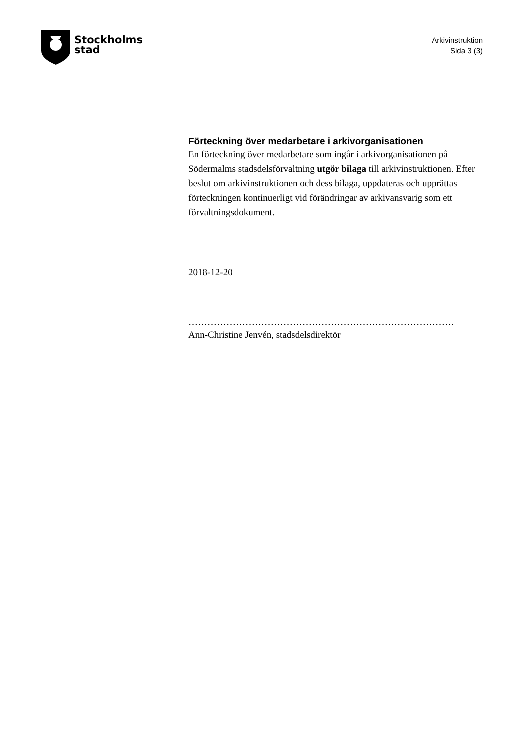Stockholms
stad
Arkivinstruktion
Sida 3 (3)
Förteckning över medarbetare i arkivorganisationen
En förteckning över medarbetare som ingår i arkivorganisationen på Södermalms stadsdelsförvaltning utgör bilaga till arkivinstruktionen. Efter beslut om arkivinstruktionen och dess bilaga, uppdateras och upprättas förteckningen kontinuerligt vid förändringar av arkivansvarig som ett förvaltningsdokument.
2018-12-20
…………………………………………………………………………
Ann-Christine Jenvén, stadsdelsdirektör